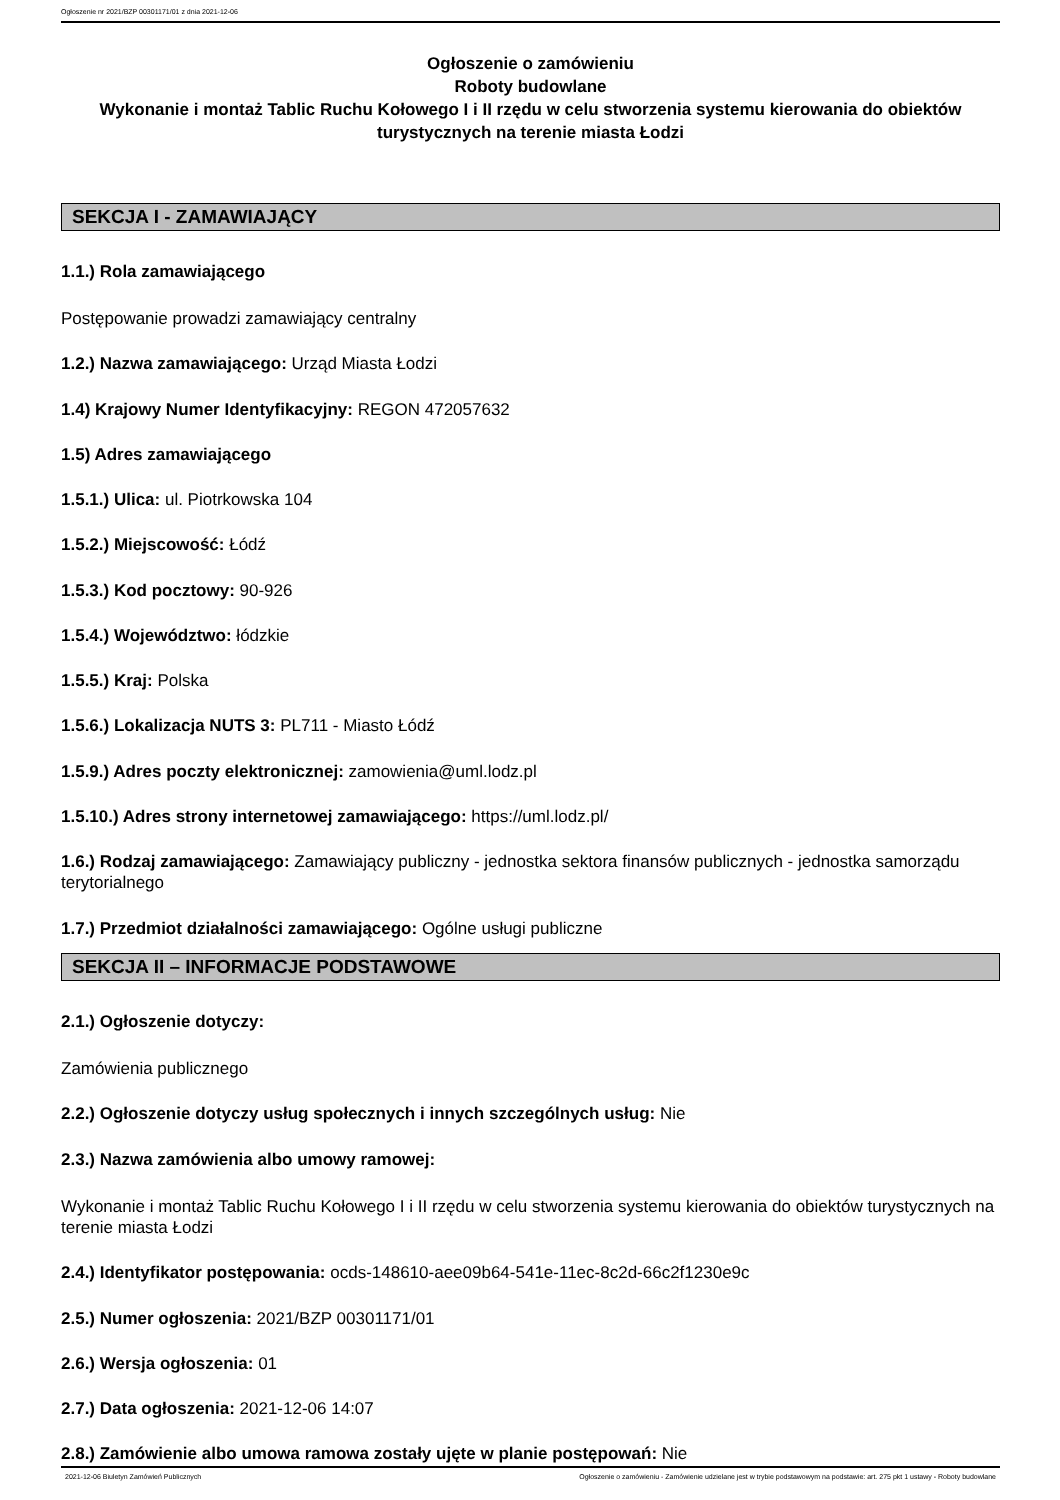Ogłoszenie nr 2021/BZP 00301171/01 z dnia 2021-12-06
Ogłoszenie o zamówieniu
Roboty budowlane
Wykonanie i montaż Tablic Ruchu Kołowego I i II rzędu w celu stworzenia systemu kierowania do obiektów turystycznych na terenie miasta Łodzi
SEKCJA I - ZAMAWIAJĄCY
1.1.) Rola zamawiającego
Postępowanie prowadzi zamawiający centralny
1.2.) Nazwa zamawiającego: Urząd Miasta Łodzi
1.4) Krajowy Numer Identyfikacyjny: REGON 472057632
1.5) Adres zamawiającego
1.5.1.) Ulica: ul. Piotrkowska 104
1.5.2.) Miejscowość: Łódź
1.5.3.) Kod pocztowy: 90-926
1.5.4.) Województwo: łódzkie
1.5.5.) Kraj: Polska
1.5.6.) Lokalizacja NUTS 3: PL711 - Miasto Łódź
1.5.9.) Adres poczty elektronicznej: zamowienia@uml.lodz.pl
1.5.10.) Adres strony internetowej zamawiającego: https://uml.lodz.pl/
1.6.) Rodzaj zamawiającego: Zamawiający publiczny - jednostka sektora finansów publicznych - jednostka samorządu terytorialnego
1.7.) Przedmiot działalności zamawiającego: Ogólne usługi publiczne
SEKCJA II – INFORMACJE PODSTAWOWE
2.1.) Ogłoszenie dotyczy:
Zamówienia publicznego
2.2.) Ogłoszenie dotyczy usług społecznych i innych szczególnych usług: Nie
2.3.) Nazwa zamówienia albo umowy ramowej:
Wykonanie i montaż Tablic Ruchu Kołowego I i II rzędu w celu stworzenia systemu kierowania do obiektów turystycznych na terenie miasta Łodzi
2.4.) Identyfikator postępowania: ocds-148610-aee09b64-541e-11ec-8c2d-66c2f1230e9c
2.5.) Numer ogłoszenia: 2021/BZP 00301171/01
2.6.) Wersja ogłoszenia: 01
2.7.) Data ogłoszenia: 2021-12-06 14:07
2.8.) Zamówienie albo umowa ramowa zostały ujęte w planie postępowań: Nie
2021-12-06 Biuletyn Zamówień Publicznych Ogłoszenie o zamówieniu - Zamówienie udzielane jest w trybie podstawowym na podstawie: art. 275 pkt 1 ustawy - Roboty budowlane